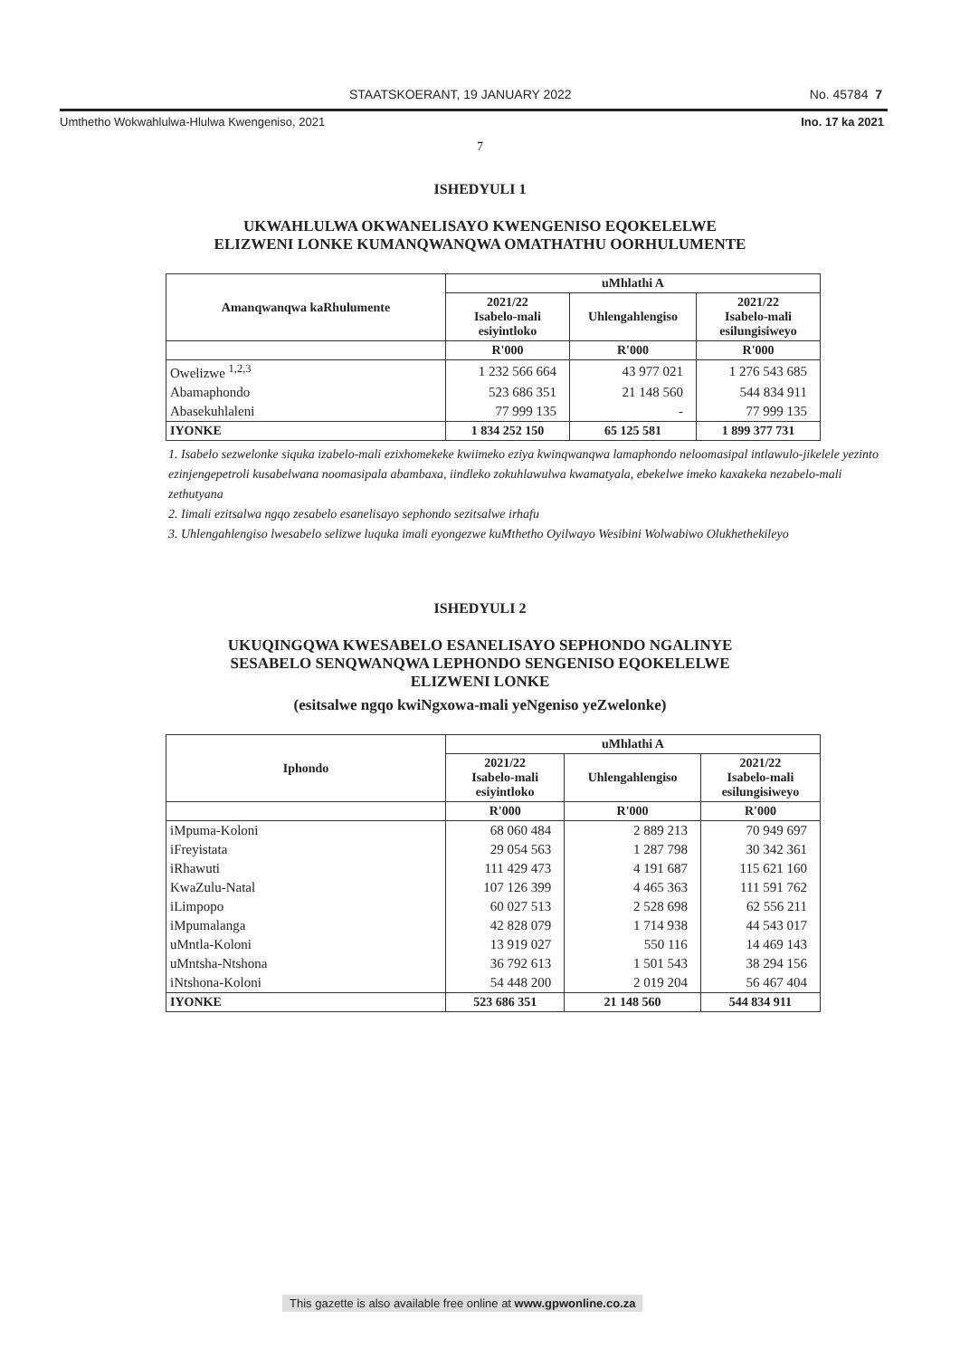STAATSKOERANT, 19 JANUARY 2022 No. 45784 7
Umthetho Wokwahlulwa-Hlulwa Kwengeniso, 2021 Ino. 17 ka 2021
7
ISHEDYULI 1
UKWAHLULWA OKWANELISAYO KWENGENISO EQOKELELWE
ELIZWENI LONKE KUMANQWANQWA OMATHATHU OORHULUMENTE
| Amanqwanqwa kaRhulumente | uMhlathi A | | |
| --- | --- | --- | --- |
| | 2021/22 Isabelo-mali esiyintloko | Uhlengahlengiso | 2021/22 Isabelo-mali esilungisiweyo |
| | R'000 | R'000 | R'000 |
| Owelizwe <sup>1,2,3</sup> | 1 232 566 664 | 43 977 021 | 1 276 543 685 |
| Abamaphondo | 523 686 351 | 21 148 560 | 544 834 911 |
| Abasekuhlaleni | 77 999 135 | - | 77 999 135 |
| IYONKE | 1 834 252 150 | 65 125 581 | 1 899 377 731 |
1. Isabelo sezwelonke siquka izabelo-mali ezixhomekeke kwiimeko eziya kwinqwanqwa lamaphondo neloomasipal intlawulo-jikelele yezinto ezinjengepetroli kusabelwana noomasipala abambaxa, iindleko zokuhlawulwa kwamatyala, ebekelwe imeko kaxakeka nezabelo-mali zethutyana
2. Iimali ezitsalwa ngqo zesabelo esanelisayo sephondo sezitsalwe irhafu
3. Uhlengahlengiso lwesabelo selizwe luquka imali eyongezwe kuMthetho Oyilwayo Wesibini Wolwabiwo Olukhethekileyo
ISHEDYULI 2
UKUQINGQWA KWESABELO ESANELISAYO SEPHONDO NGALINYE
SESABELO SENQWANQWA LEPHONDO SENGENISO EQOKELELWE
ELIZWENI LONKE
(esitsalwe ngqo kwiNgxowa-mali yeNgeniso yeZwelonke)
| Iphondo | uMhlathi A | | |
| --- | --- | --- | --- |
| | 2021/22 Isabelo-mali esiyintloko | Uhlengahlengiso | 2021/22 Isabelo-mali esilungisiweyo |
| | R'000 | R'000 | R'000 |
| iMpuma-Koloni | 68 060 484 | 2 889 213 | 70 949 697 |
| iFreyistata | 29 054 563 | 1 287 798 | 30 342 361 |
| iRhawuti | 111 429 473 | 4 191 687 | 115 621 160 |
| KwaZulu-Natal | 107 126 399 | 4 465 363 | 111 591 762 |
| iLimpopo | 60 027 513 | 2 528 698 | 62 556 211 |
| iMpumalanga | 42 828 079 | 1 714 938 | 44 543 017 |
| uMntla-Koloni | 13 919 027 | 550 116 | 14 469 143 |
| uMntsha-Ntshona | 36 792 613 | 1 501 543 | 38 294 156 |
| iNtshona-Koloni | 54 448 200 | 2 019 204 | 56 467 404 |
| IYONKE | 523 686 351 | 21 148 560 | 544 834 911 |
This gazette is also available free online at www.gpwonline.co.za